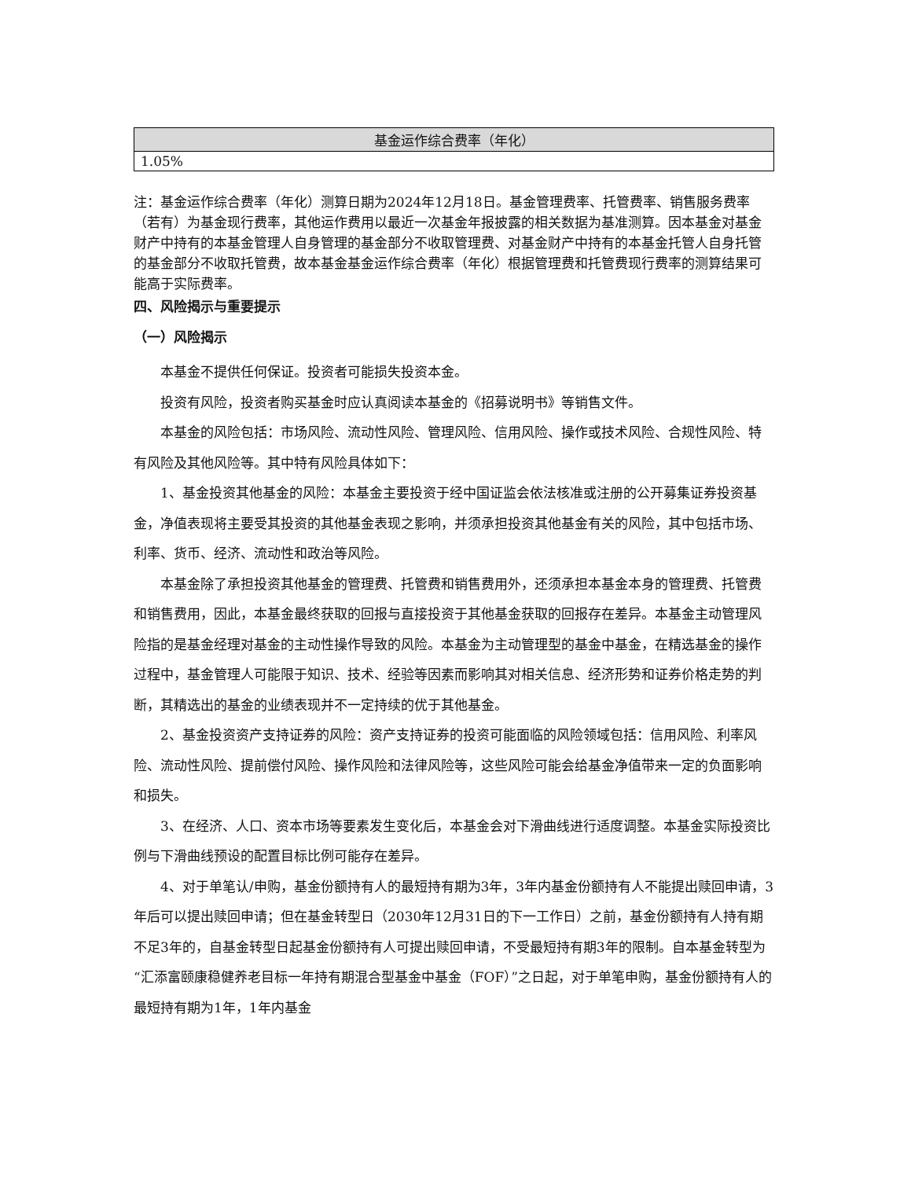| 基金运作综合费率（年化） |
| --- |
| 1.05% |
注：基金运作综合费率（年化）测算日期为2024年12月18日。基金管理费率、托管费率、销售服务费率（若有）为基金现行费率，其他运作费用以最近一次基金年报披露的相关数据为基准测算。因本基金对基金财产中持有的本基金管理人自身管理的基金部分不收取管理费、对基金财产中持有的本基金托管人自身托管的基金部分不收取托管费，故本基金基金运作综合费率（年化）根据管理费和托管费现行费率的测算结果可能高于实际费率。
四、风险揭示与重要提示
（一）风险揭示
本基金不提供任何保证。投资者可能损失投资本金。
投资有风险，投资者购买基金时应认真阅读本基金的《招募说明书》等销售文件。
本基金的风险包括：市场风险、流动性风险、管理风险、信用风险、操作或技术风险、合规性风险、特有风险及其他风险等。其中特有风险具体如下：
1、基金投资其他基金的风险：本基金主要投资于经中国证监会依法核准或注册的公开募集证券投资基金，净值表现将主要受其投资的其他基金表现之影响，并须承担投资其他基金有关的风险，其中包括市场、利率、货币、经济、流动性和政治等风险。
本基金除了承担投资其他基金的管理费、托管费和销售费用外，还须承担本基金本身的管理费、托管费和销售费用，因此，本基金最终获取的回报与直接投资于其他基金获取的回报存在差异。本基金主动管理风险指的是基金经理对基金的主动性操作导致的风险。本基金为主动管理型的基金中基金，在精选基金的操作过程中，基金管理人可能限于知识、技术、经验等因素而影响其对相关信息、经济形势和证券价格走势的判断，其精选出的基金的业绩表现并不一定持续的优于其他基金。
2、基金投资资产支持证券的风险：资产支持证券的投资可能面临的风险领域包括：信用风险、利率风险、流动性风险、提前偿付风险、操作风险和法律风险等，这些风险可能会给基金净值带来一定的负面影响和损失。
3、在经济、人口、资本市场等要素发生变化后，本基金会对下滑曲线进行适度调整。本基金实际投资比例与下滑曲线预设的配置目标比例可能存在差异。
4、对于单笔认/申购，基金份额持有人的最短持有期为3年，3年内基金份额持有人不能提出赎回申请，3年后可以提出赎回申请；但在基金转型日（2030年12月31日的下一工作日）之前，基金份额持有人持有期不足3年的，自基金转型日起基金份额持有人可提出赎回申请，不受最短持有期3年的限制。自本基金转型为“汇添富颐康稳健养老目标一年持有期混合型基金中基金（FOF）”之日起，对于单笔申购，基金份额持有人的最短持有期为1年，1年内基金